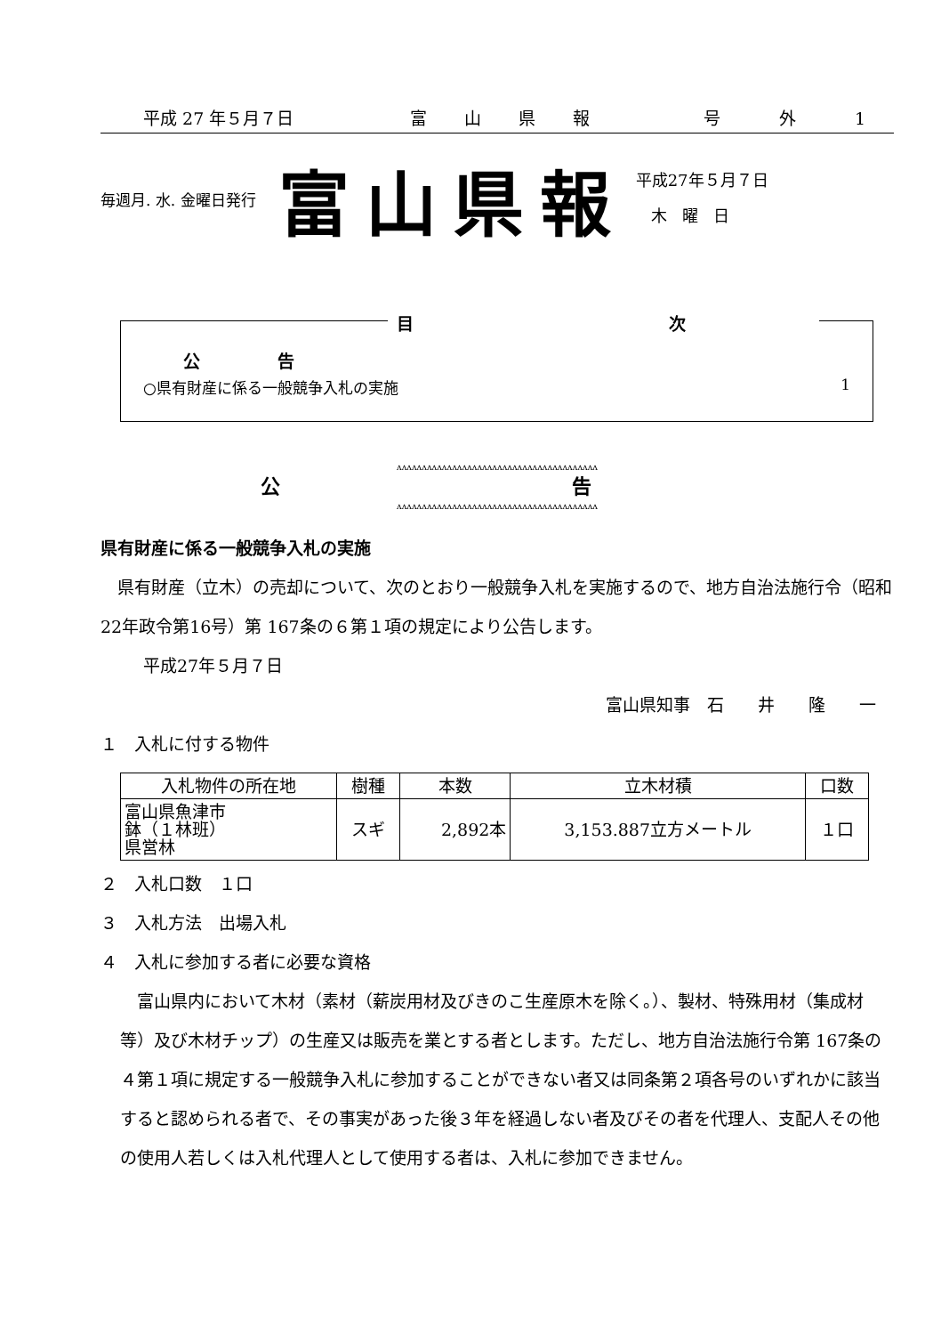平成 27 年５月７日 富 山 県 報 号 外 1
毎週月. 水. 金曜日発行 富山県報 平成27年５月７日
木 曜 日
目 次
公 告
○県有財産に係る一般競争入札の実施 1
ʌʌʌʌʌʌʌʌʌʌʌʌʌʌʌʌʌʌʌʌʌʌʌʌʌʌʌʌʌʌʌʌʌʌʌʌʌʌʌʌ
公 告
ʌʌʌʌʌʌʌʌʌʌʌʌʌʌʌʌʌʌʌʌʌʌʌʌʌʌʌʌʌʌʌʌʌʌʌʌʌʌʌʌ
県有財産に係る一般競争入札の実施
　県有財産（立木）の売却について、次のとおり一般競争入札を実施するので、地方自治法施行令（昭和22年政令第16号）第 167条の６第１項の規定により公告します。
平成27年５月７日
富山県知事　石　　井　　隆　　一
１　入札に付する物件
| 入札物件の所在地 | 樹種 | 本数 | 立木材積 | 口数 |
| --- | --- | --- | --- | --- |
| 富山県魚津市 鉢（１林班） 県営林 | スギ | 2,892本 | 3,153.887立方メートル | １口 |
２　入札口数　１口
３　入札方法　出場入札
４　入札に参加する者に必要な資格
　富山県内において木材（素材（薪炭用材及びきのこ生産原木を除く。）、製材、特殊用材（集成材等）及び木材チップ）の生産又は販売を業とする者とします。ただし、地方自治法施行令第 167条の４第１項に規定する一般競争入札に参加することができない者又は同条第２項各号のいずれかに該当すると認められる者で、その事実があった後３年を経過しない者及びその者を代理人、支配人その他の使用人若しくは入札代理人として使用する者は、入札に参加できません。